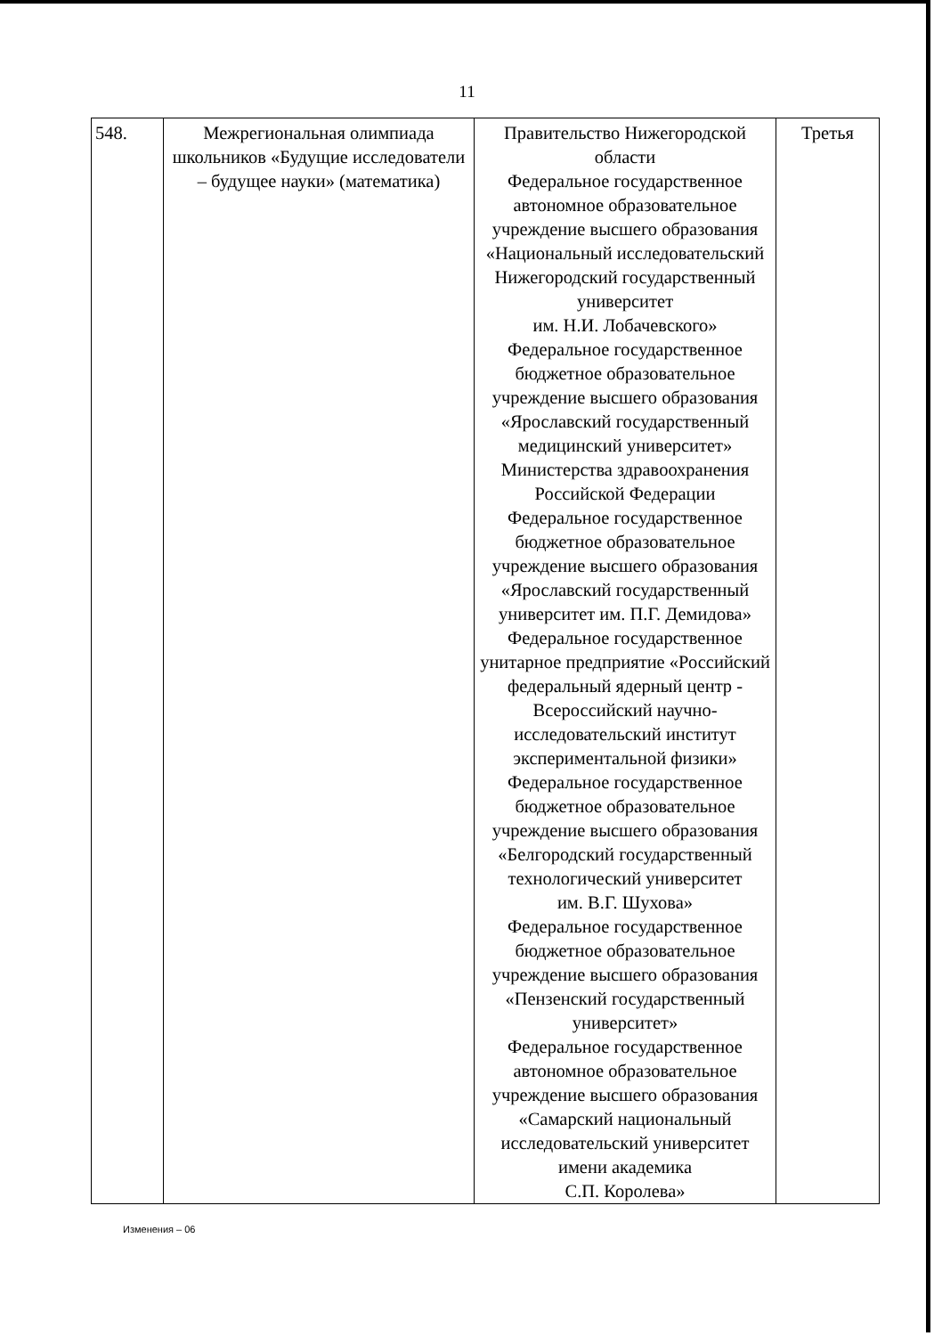11
| 548. | Межрегиональная олимпиада школьников «Будущие исследователи – будущее науки» (математика) | Правительство Нижегородской области Федеральное государственное автономное образовательное учреждение высшего образования «Национальный исследовательский Нижегородский государственный университет им. Н.И. Лобачевского» Федеральное государственное бюджетное образовательное учреждение высшего образования «Ярославский государственный медицинский университет» Министерства здравоохранения Российской Федерации Федеральное государственное бюджетное образовательное учреждение высшего образования «Ярославский государственный университет им. П.Г. Демидова» Федеральное государственное унитарное предприятие «Российский федеральный ядерный центр - Всероссийский научно-исследовательский институт экспериментальной физики» Федеральное государственное бюджетное образовательное учреждение высшего образования «Белгородский государственный технологический университет им. В.Г. Шухова» Федеральное государственное бюджетное образовательное учреждение высшего образования «Пензенский государственный университет» Федеральное государственное автономное образовательное учреждение высшего образования «Самарский национальный исследовательский университет имени академика С.П. Королева» | Третья |
Изменения – 06